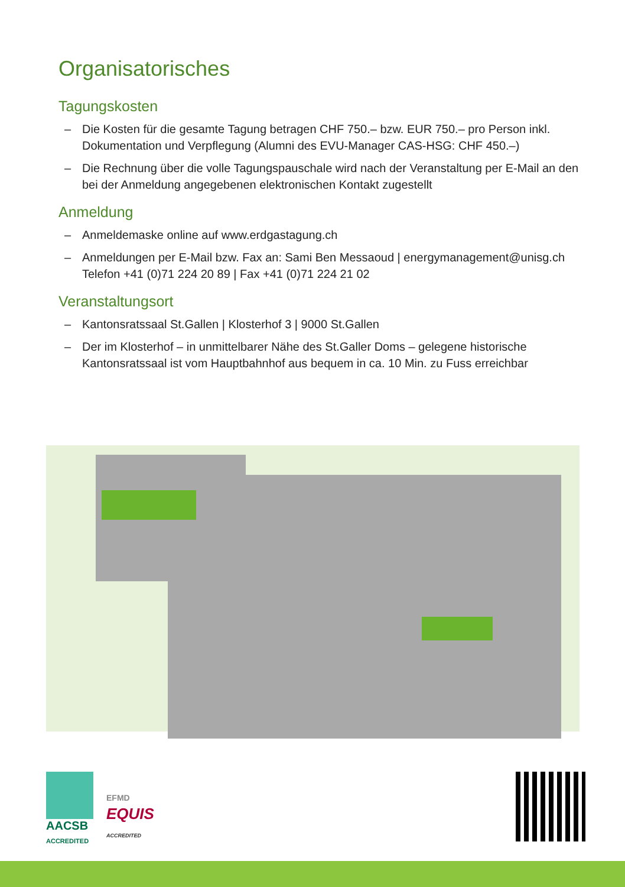Organisatorisches
Tagungskosten
– Die Kosten für die gesamte Tagung betragen CHF 750.– bzw. EUR 750.– pro Person inkl. Dokumentation und Verpflegung (Alumni des EVU-Manager CAS-HSG: CHF 450.–)
– Die Rechnung über die volle Tagungspauschale wird nach der Veranstaltung per E-Mail an den bei der Anmeldung angegebenen elektronischen Kontakt zugestellt
Anmeldung
– Anmeldemaske online auf www.erdgastagung.ch
– Anmeldungen per E-Mail bzw. Fax an: Sami Ben Messaoud | energymanagement@unisg.ch Telefon +41 (0)71 224 20 89 | Fax +41 (0)71 224 21 02
Veranstaltungsort
– Kantonsratssaal St.Gallen | Klosterhof 3 | 9000 St.Gallen
– Der im Klosterhof – in unmittelbarer Nähe des St.Galler Doms – gelegene historische Kantonsratssaal ist vom Hauptbahnhof aus bequem in ca. 10 Min. zu Fuss erreichbar
AACSB
ACCREDITED
EFMD
EQUIS
ACCREDITED